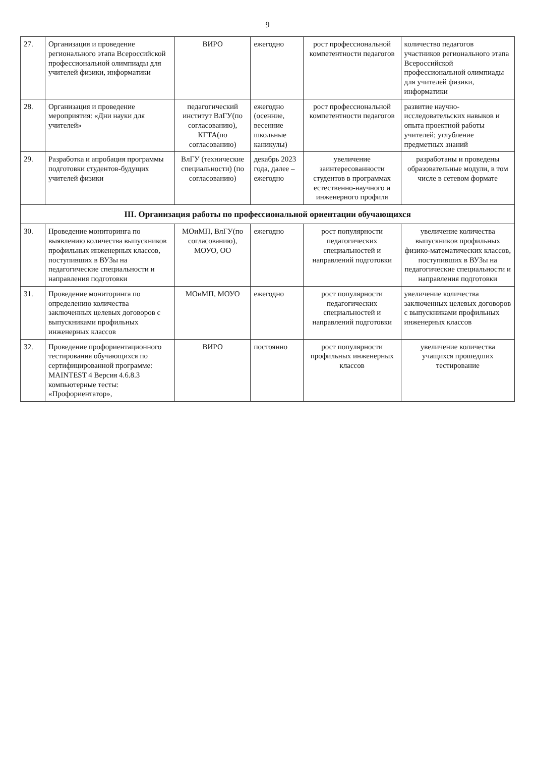9
| 27. | Организация и проведение регионального этапа Всероссийской профессиональной олимпиады для учителей физики, информатики | ВИРО | ежегодно | рост профессиональной компетентности педагогов | количество педагогов участников регионального этапа Всероссийской профессиональной олимпиады для учителей физики, информатики |
| 28. | Организация и проведение мероприятия: «Дни науки для учителей» | педагогический институт ВлГУ(по согласованию), КГТА(по согласованию) | ежегодно (осенние, весенние школьные каникулы) | рост профессиональной компетентности педагогов | развитие научно-исследовательских навыков и опыта проектной работы учителей; углубление предметных знаний |
| 29. | Разработка и апробация программы подготовки студентов-будущих учителей физики | ВлГУ (технические специальности) (по согласованию) | декабрь 2023 года, далее – ежегодно | увеличение заинтересованности студентов в программах естественно-научного и инженерного профиля | разработаны и проведены образовательные модули, в том числе в сетевом формате |
| III. Организация работы по профессиональной ориентации обучающихся | | | | | |
| 30. | Проведение мониторинга по выявлению количества выпускников профильных инженерных классов, поступивших в ВУЗы на педагогические специальности и направления подготовки | МОиМП, ВлГУ(по согласованию), МОУО, ОО | ежегодно | рост популярности педагогических специальностей и направлений подготовки | увеличение количества выпускников профильных физико-математических классов, поступивших в ВУЗы на педагогические специальности и направления подготовки |
| 31. | Проведение мониторинга по определению количества заключенных целевых договоров с выпускниками профильных инженерных классов | МОиМП, МОУО | ежегодно | рост популярности педагогических специальностей и направлений подготовки | увеличение количества заключенных целевых договоров с выпускниками профильных инженерных классов |
| 32. | Проведение профориентационного тестирования обучающихся по сертифицированной программе: MAINTEST 4 Версия 4.6.8.3 компьютерные тесты: «Профориентатор», | ВИРО | постоянно | рост популярности профильных инженерных классов | увеличение количества учащихся прошедших тестирование |